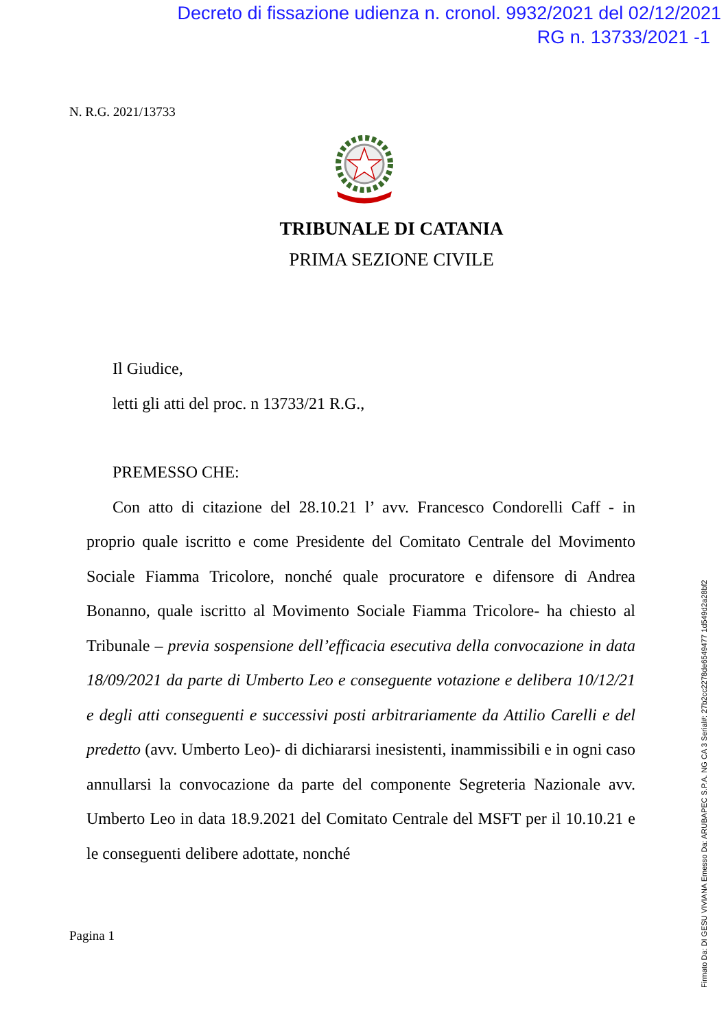Decreto di fissazione udienza n. cronol. 9932/2021 del 02/12/2021
RG n. 13733/2021 -1
N. R.G. 2021/13733
TRIBUNALE DI CATANIA
PRIMA SEZIONE CIVILE
Il Giudice,
letti gli atti del proc. n 13733/21 R.G.,
PREMESSO CHE:
Con atto di citazione del 28.10.21 l’ avv. Francesco Condorelli Caff - in proprio quale iscritto e come Presidente del Comitato Centrale del Movimento Sociale Fiamma Tricolore, nonché quale procuratore e difensore di Andrea Bonanno, quale iscritto al Movimento Sociale Fiamma Tricolore- ha chiesto al Tribunale – previa sospensione dell’efficacia esecutiva della convocazione in data 18/09/2021 da parte di Umberto Leo e conseguente votazione e delibera 10/12/21 e degli atti conseguenti e successivi posti arbitrariamente da Attilio Carelli e del predetto (avv. Umberto Leo)- di dichiararsi inesistenti, inammissibili e in ogni caso annullarsi la convocazione da parte del componente Segreteria Nazionale avv. Umberto Leo in data 18.9.2021 del Comitato Centrale del MSFT per il 10.10.21 e le conseguenti delibere adottate, nonché
Pagina 1
Firmato Da: DI GESU VIVIANA Emesso Da: ARUBAPEC S.P.A. NG CA 3 Serial#: 27b2cc2278de6549477 1d549d2a28bf2